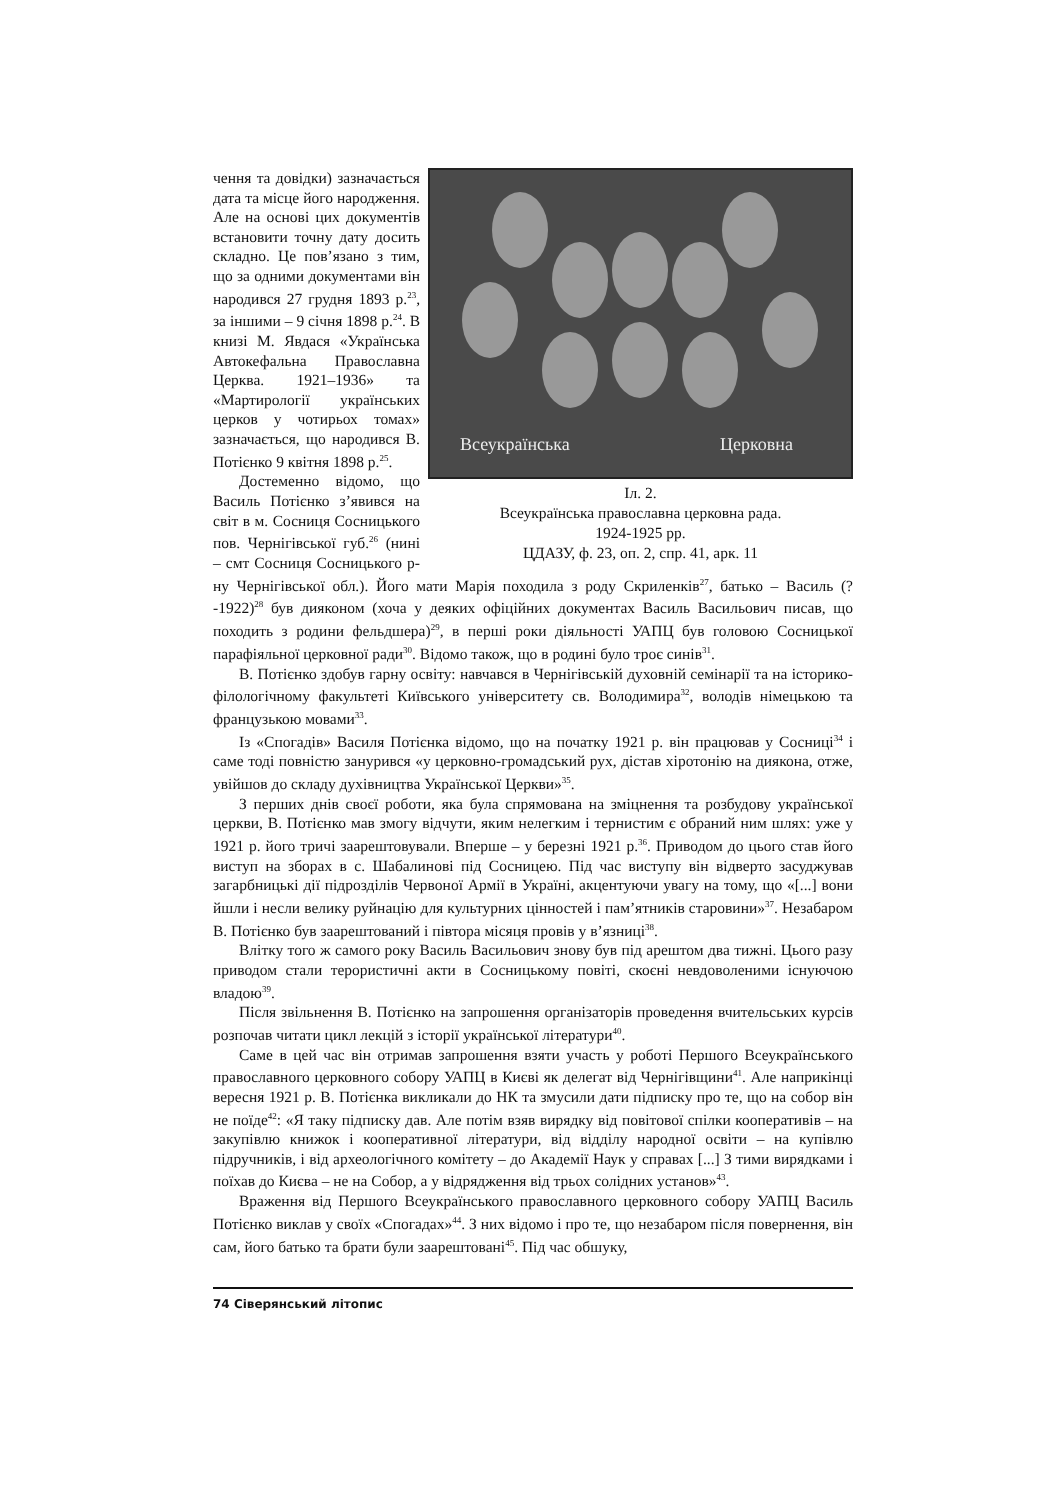Всеукраїнська
Церковна
Іл. 2.
Всеукраїнська православна церковна рада.
1924-1925 рр.
ЦДАЗУ, ф. 23, оп. 2, спр. 41, арк. 11
чення та довідки) зазначається дата та місце його народження. Але на основі цих документів встановити точну дату досить складно. Це пов’язано з тим, що за одними документами він народився 27 грудня 1893 р.<sup>23</sup>, за іншими – 9 січня 1898 р.<sup>24</sup>. В книзі М. Явдася «Українська Автокефальна Православна Церква. 1921–1936» та «Мартирології українських церков у чотирьох томах» зазначається, що народився В. Потієнко 9 квітня 1898 р.<sup>25</sup>.
Достеменно відомо, що Василь Потієнко з’явився на світ в м. Сосниця Сосницького пов. Чернігівської губ.<sup>26</sup> (нині – смт Сосниця Сосницького р-ну Чернігівської обл.). Його мати Марія походила з роду Скриленків<sup>27</sup>, батько – Василь (?-1922)<sup>28</sup> був дияконом (хоча у деяких офіційних документах Василь Васильович писав, що походить з родини фельдшера)<sup>29</sup>, в перші роки діяльності УАПЦ був головою Сосницької парафіяльної церковної ради<sup>30</sup>. Відомо також, що в родині було троє синів<sup>31</sup>.
В. Потієнко здобув гарну освіту: навчався в Чернігівській духовній семінарії та на історико-філологічному факультеті Київського університету св. Володимира<sup>32</sup>, володів німецькою та французькою мовами<sup>33</sup>.
Із «Спогадів» Василя Потієнка відомо, що на початку 1921 р. він працював у Сосниці<sup>34</sup> і саме тоді повністю занурився «у церковно-громадський рух, дістав хіротонію на диякона, отже, увійшов до складу духівництва Української Церкви»<sup>35</sup>.
З перших днів своєї роботи, яка була спрямована на зміцнення та розбудову української церкви, В. Потієнко мав змогу відчути, яким нелегким і тернистим є обраний ним шлях: уже у 1921 р. його тричі заарештовували. Вперше – у березні 1921 р.<sup>36</sup>. Приводом до цього став його виступ на зборах в с. Шабалинові під Сосницею. Під час виступу він відверто засуджував загарбницькі дії підрозділів Червоної Армії в Україні, акцентуючи увагу на тому, що «[...] вони йшли і несли велику руйнацію для культурних цінностей і пам’ятників старовини»<sup>37</sup>. Незабаром В. Потієнко був заарештований і півтора місяця провів у в’язниці<sup>38</sup>.
Влітку того ж самого року Василь Васильович знову був під арештом два тижні. Цього разу приводом стали терористичні акти в Сосницькому повіті, скоєні невдоволеними існуючою владою<sup>39</sup>.
Після звільнення В. Потієнко на запрошення організаторів проведення вчительських курсів розпочав читати цикл лекцій з історії української літератури<sup>40</sup>.
Саме в цей час він отримав запрошення взяти участь у роботі Першого Всеукраїнського православного церковного собору УАПЦ в Києві як делегат від Чернігівщини<sup>41</sup>. Але наприкінці вересня 1921 р. В. Потієнка викликали до НК та змусили дати підписку про те, що на собор він не поїде<sup>42</sup>: «Я таку підписку дав. Але потім взяв вирядку від повітової спілки кооперативів – на закупівлю книжок і кооперативної літератури, від відділу народної освіти – на купівлю підручників, і від археологічного комітету – до Академії Наук у справах [...] З тими вирядками і поїхав до Києва – не на Собор, а у відрядження від трьох солідних установ»<sup>43</sup>.
Враження від Першого Всеукраїнського православного церковного собору УАПЦ Василь Потієнко виклав у своїх «Спогадах»<sup>44</sup>. З них відомо і про те, що незабаром після повернення, він сам, його батько та брати були заарештовані<sup>45</sup>. Під час обшуку,
74 Сіверянський літопис